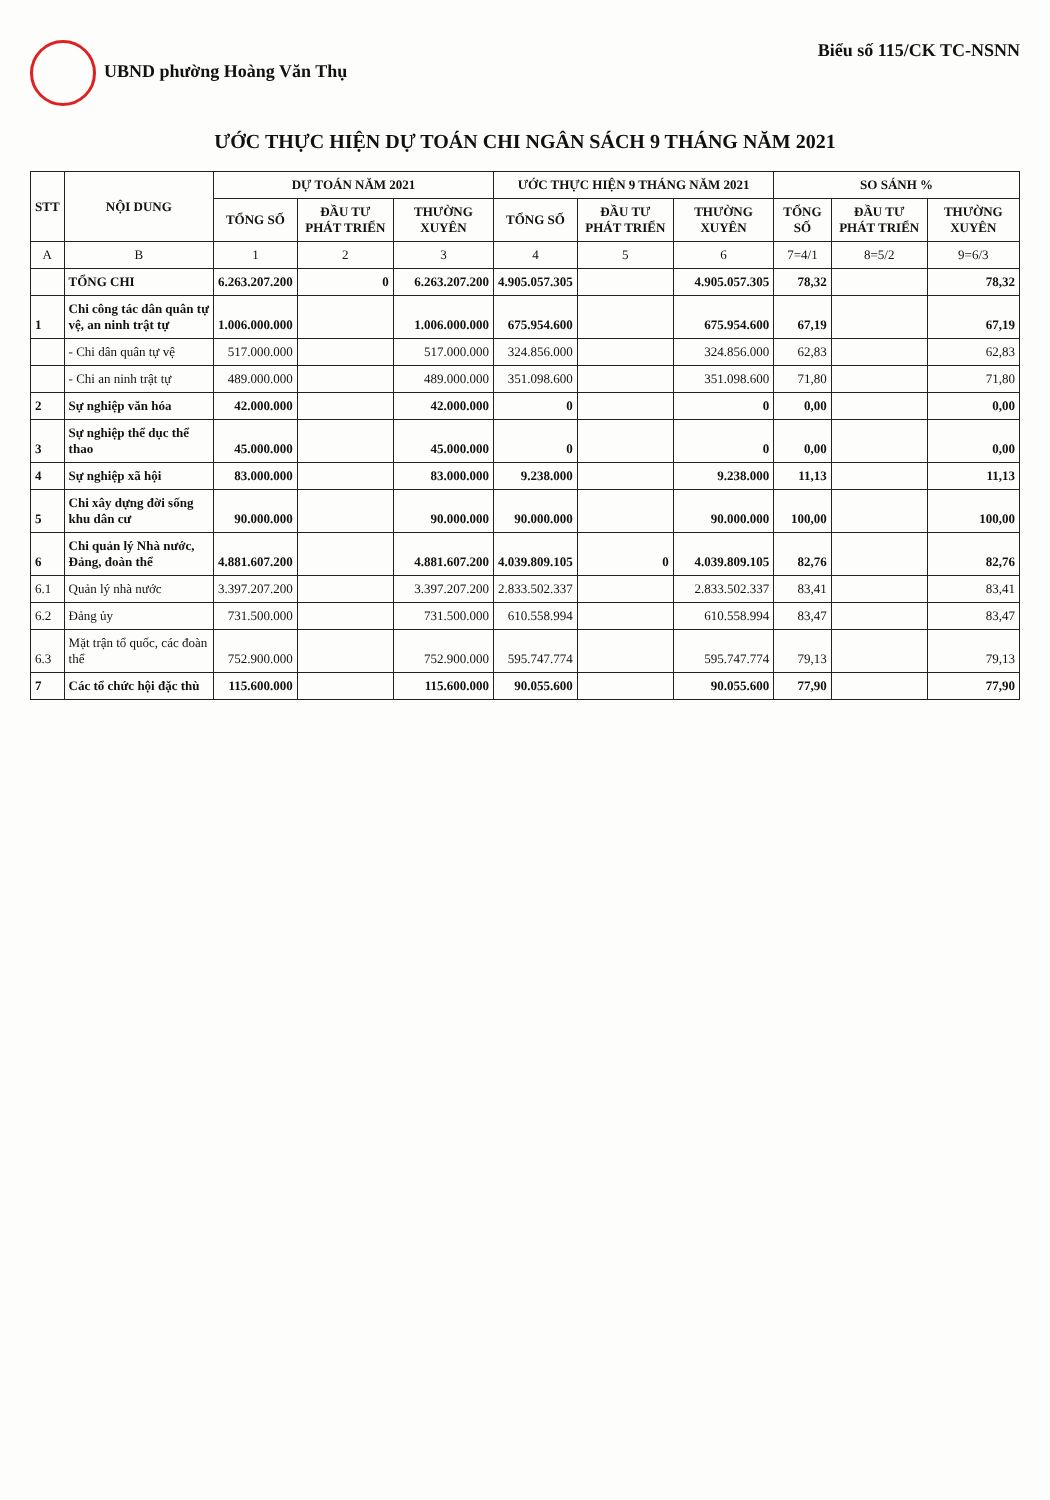UBND phường Hoàng Văn Thụ Biểu số 115/CK TC-NSNN
ƯỚC THỰC HIỆN DỰ TOÁN CHI NGÂN SÁCH 9 THÁNG NĂM 2021
| STT | NỘI DUNG | DỰ TOÁN NĂM 2021 | | | ƯỚC THỰC HIỆN 9 THÁNG NĂM 2021 | | | SO SÁNH % | | |
| --- | --- | --- | --- | --- | --- | --- | --- | --- | --- | --- |
| | | TỔNG SỐ | ĐẦU TƯ PHÁT TRIỂN | THƯỜNG XUYÊN | TỔNG SỐ | ĐẦU TƯ PHÁT TRIỂN | THƯỜNG XUYÊN | TỔNG SỐ | ĐẦU TƯ PHÁT TRIỂN | THƯỜNG XUYÊN |
| A | B | 1 | 2 | 3 | 4 | 5 | 6 | 7=4/1 | 8=5/2 | 9=6/3 |
| | TỔNG CHI | 6.263.207.200 | 0 | 6.263.207.200 | 4.905.057.305 | | 4.905.057.305 | 78,32 | | 78,32 |
| 1 | Chi công tác dân quân tự vệ, an ninh trật tự | 1.006.000.000 | | 1.006.000.000 | 675.954.600 | | 675.954.600 | 67,19 | | 67,19 |
| | - Chi dân quân tự vệ | 517.000.000 | | 517.000.000 | 324.856.000 | | 324.856.000 | 62,83 | | 62,83 |
| | - Chi an ninh trật tự | 489.000.000 | | 489.000.000 | 351.098.600 | | 351.098.600 | 71,80 | | 71,80 |
| 2 | Sự nghiệp văn hóa | 42.000.000 | | 42.000.000 | 0 | | 0 | 0,00 | | 0,00 |
| 3 | Sự nghiệp thể dục thể thao | 45.000.000 | | 45.000.000 | 0 | | 0 | 0,00 | | 0,00 |
| 4 | Sự nghiệp xã hội | 83.000.000 | | 83.000.000 | 9.238.000 | | 9.238.000 | 11,13 | | 11,13 |
| 5 | Chi xây dựng đời sống khu dân cư | 90.000.000 | | 90.000.000 | 90.000.000 | | 90.000.000 | 100,00 | | 100,00 |
| 6 | Chi quản lý Nhà nước, Đảng, đoàn thể | 4.881.607.200 | | 4.881.607.200 | 4.039.809.105 | 0 | 4.039.809.105 | 82,76 | | 82,76 |
| 6.1 | Quản lý nhà nước | 3.397.207.200 | | 3.397.207.200 | 2.833.502.337 | | 2.833.502.337 | 83,41 | | 83,41 |
| 6.2 | Đảng ủy | 731.500.000 | | 731.500.000 | 610.558.994 | | 610.558.994 | 83,47 | | 83,47 |
| 6.3 | Mặt trận tổ quốc, các đoàn thể | 752.900.000 | | 752.900.000 | 595.747.774 | | 595.747.774 | 79,13 | | 79,13 |
| 7 | Các tổ chức hội đặc thù | 115.600.000 | | 115.600.000 | 90.055.600 | | 90.055.600 | 77,90 | | 77,90 |